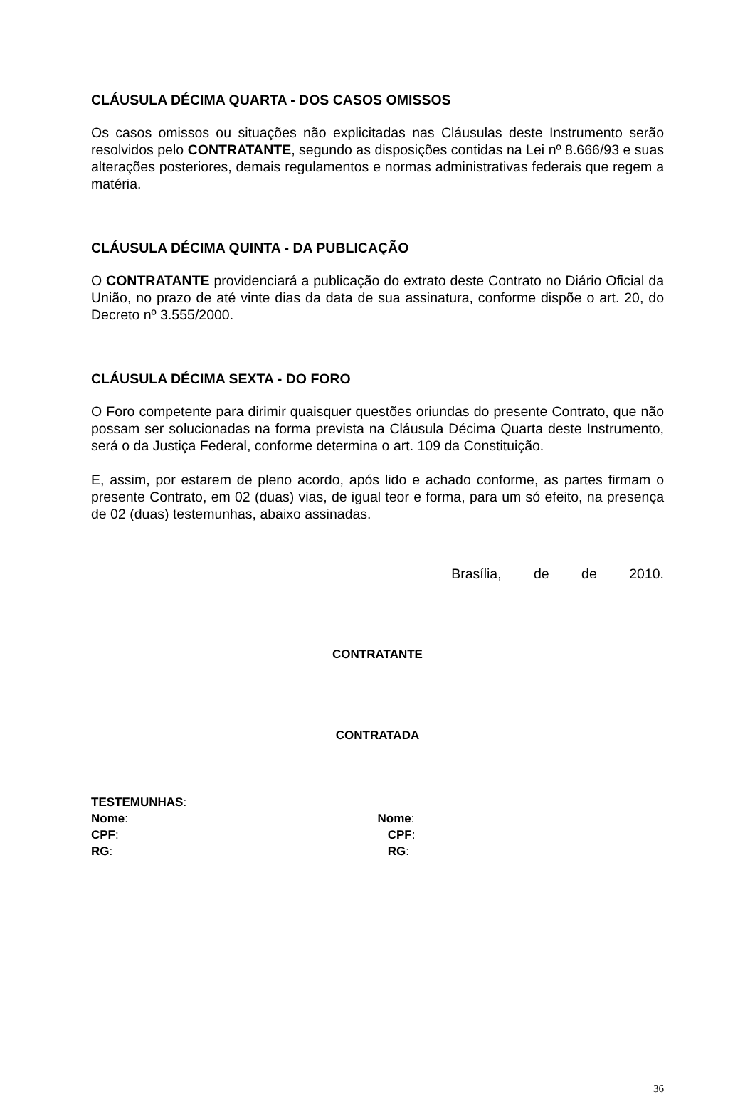CLÁUSULA DÉCIMA QUARTA - DOS CASOS OMISSOS
Os casos omissos ou situações não explicitadas nas Cláusulas deste Instrumento serão resolvidos pelo CONTRATANTE, segundo as disposições contidas na Lei nº 8.666/93 e suas alterações posteriores, demais regulamentos e normas administrativas federais que regem a matéria.
CLÁUSULA DÉCIMA QUINTA - DA PUBLICAÇÃO
O CONTRATANTE providenciará a publicação do extrato deste Contrato no Diário Oficial da União, no prazo de até vinte dias da data de sua assinatura, conforme dispõe o art. 20, do Decreto nº 3.555/2000.
CLÁUSULA DÉCIMA SEXTA - DO FORO
O Foro competente para dirimir quaisquer questões oriundas do presente Contrato, que não possam ser solucionadas na forma prevista na Cláusula Décima Quarta deste Instrumento, será o da Justiça Federal, conforme determina o art. 109 da Constituição.
E, assim, por estarem de pleno acordo, após lido e achado conforme, as partes firmam o presente Contrato, em 02 (duas) vias, de igual teor e forma, para um só efeito, na presença de 02 (duas) testemunhas, abaixo assinadas.
Brasília, de de 2010.
CONTRATANTE
CONTRATADA
TESTEMUNHAS:
Nome: Nome:
CPF: CPF:
RG: RG:
36